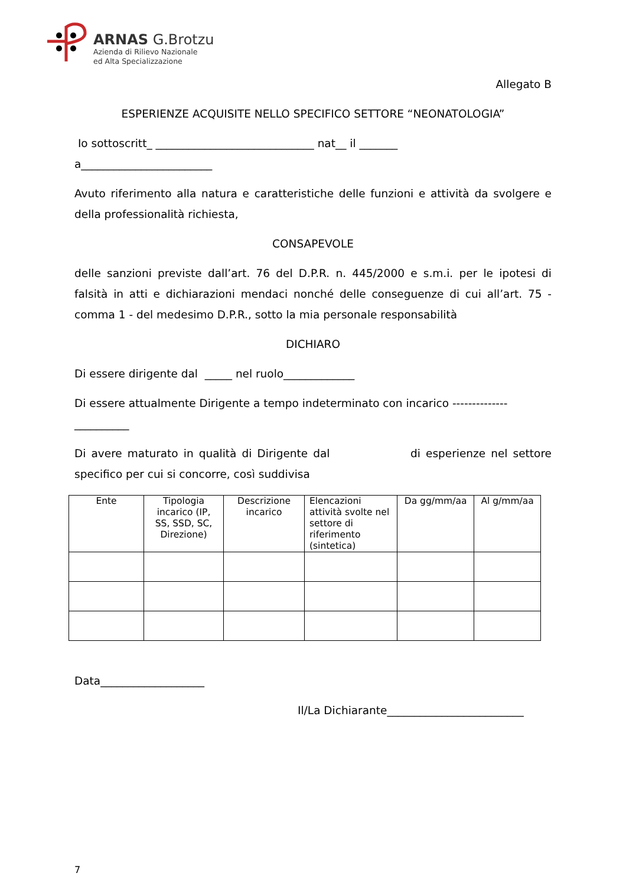ARNAS G.Brotzu
Azienda di Rilievo Nazionale
ed Alta Specializzazione
Allegato B
ESPERIENZE ACQUISITE NELLO SPECIFICO SETTORE “NEONATOLOGIA”
Io sottoscritt_ _____________________________ nat__ il _______
a________________________
Avuto riferimento alla natura e caratteristiche delle funzioni e attività da svolgere e della professionalità richiesta,
CONSAPEVOLE
delle sanzioni previste dall’art. 76 del D.P.R. n. 445/2000 e s.m.i. per le ipotesi di falsità in atti e dichiarazioni mendaci nonché delle conseguenze di cui all’art. 75 - comma 1 - del medesimo D.P.R., sotto la mia personale responsabilità
DICHIARO
Di essere dirigente dal _____ nel ruolo_____________
Di essere attualmente Dirigente a tempo indeterminato con incarico --------------__________
Di avere maturato in qualità di Dirigente dal di esperienze nel settore specifico per cui si concorre, così suddivisa
| Ente | Tipologia incarico (IP, SS, SSD, SC, Direzione) | Descrizione incarico | Elencazioni attività svolte nel settore di riferimento (sintetica) | Da gg/mm/aa | Al g/mm/aa |
| --- | --- | --- | --- | --- | --- |
Data___________________
Il/La Dichiarante_________________________
7